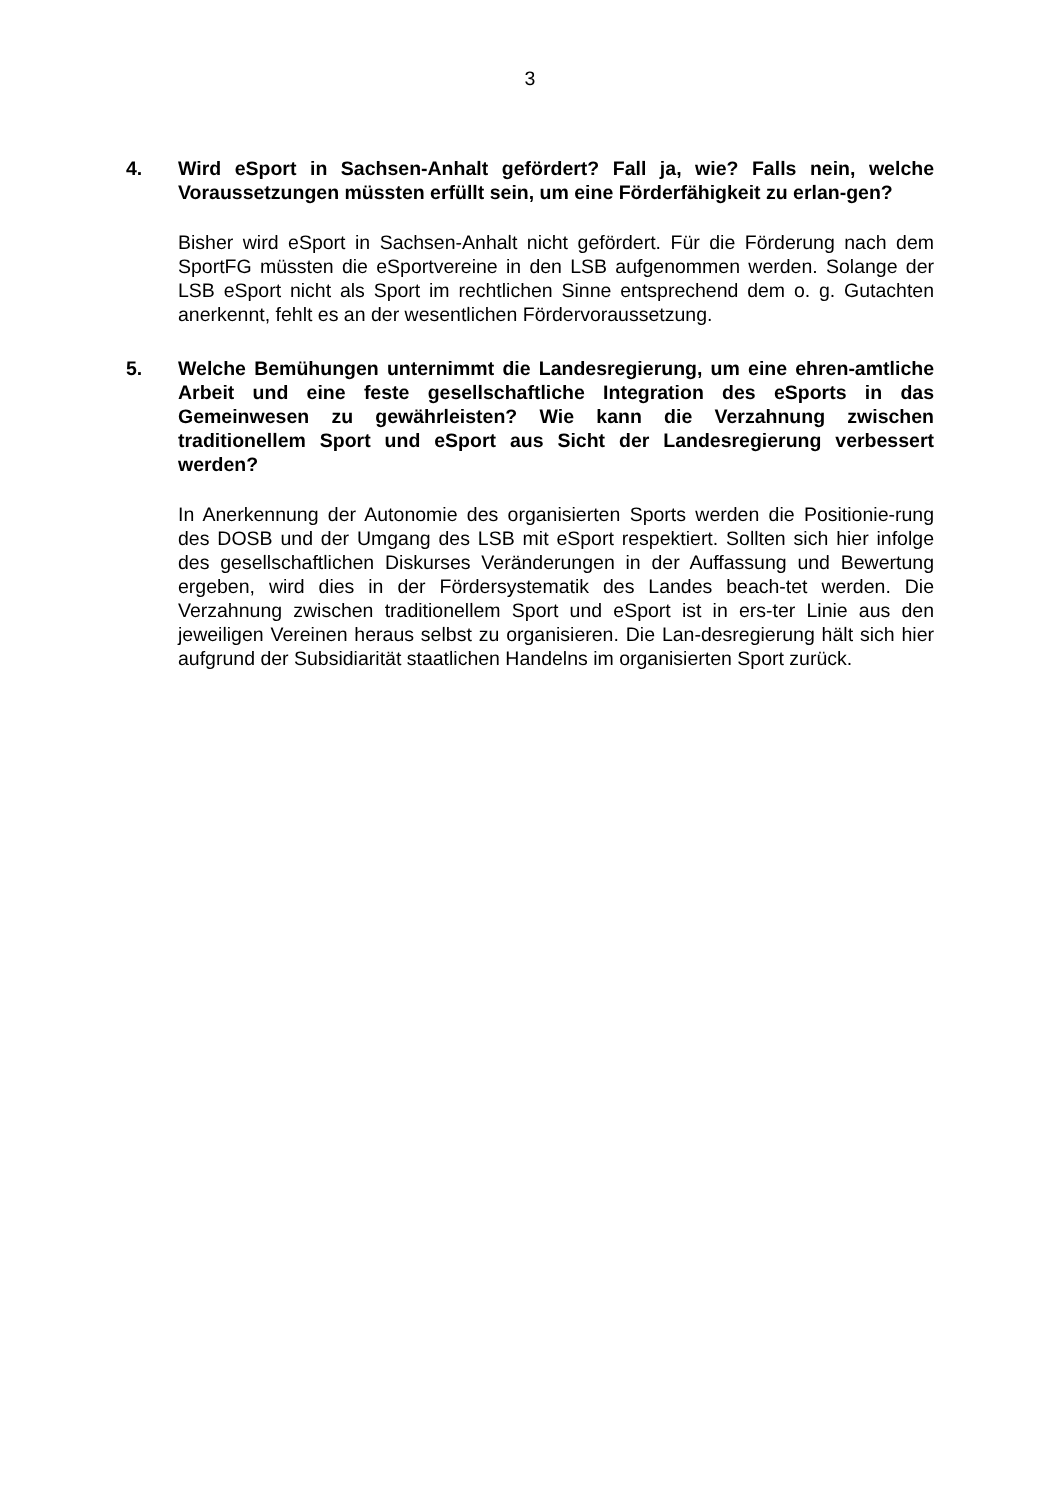3
4. Wird eSport in Sachsen-Anhalt gefördert? Fall ja, wie? Falls nein, welche Voraussetzungen müssten erfüllt sein, um eine Förderfähigkeit zu erlan-gen?
Bisher wird eSport in Sachsen-Anhalt nicht gefördert. Für die Förderung nach dem SportFG müssten die eSportvereine in den LSB aufgenommen werden. Solange der LSB eSport nicht als Sport im rechtlichen Sinne entsprechend dem o. g. Gutachten anerkennt, fehlt es an der wesentlichen Fördervoraussetzung.
5. Welche Bemühungen unternimmt die Landesregierung, um eine ehren-amtliche Arbeit und eine feste gesellschaftliche Integration des eSports in das Gemeinwesen zu gewährleisten? Wie kann die Verzahnung zwischen traditionellem Sport und eSport aus Sicht der Landesregierung verbessert werden?
In Anerkennung der Autonomie des organisierten Sports werden die Positionie-rung des DOSB und der Umgang des LSB mit eSport respektiert. Sollten sich hier infolge des gesellschaftlichen Diskurses Veränderungen in der Auffassung und Bewertung ergeben, wird dies in der Fördersystematik des Landes beach-tet werden. Die Verzahnung zwischen traditionellem Sport und eSport ist in ers-ter Linie aus den jeweiligen Vereinen heraus selbst zu organisieren. Die Lan-desregierung hält sich hier aufgrund der Subsidiarität staatlichen Handelns im organisierten Sport zurück.